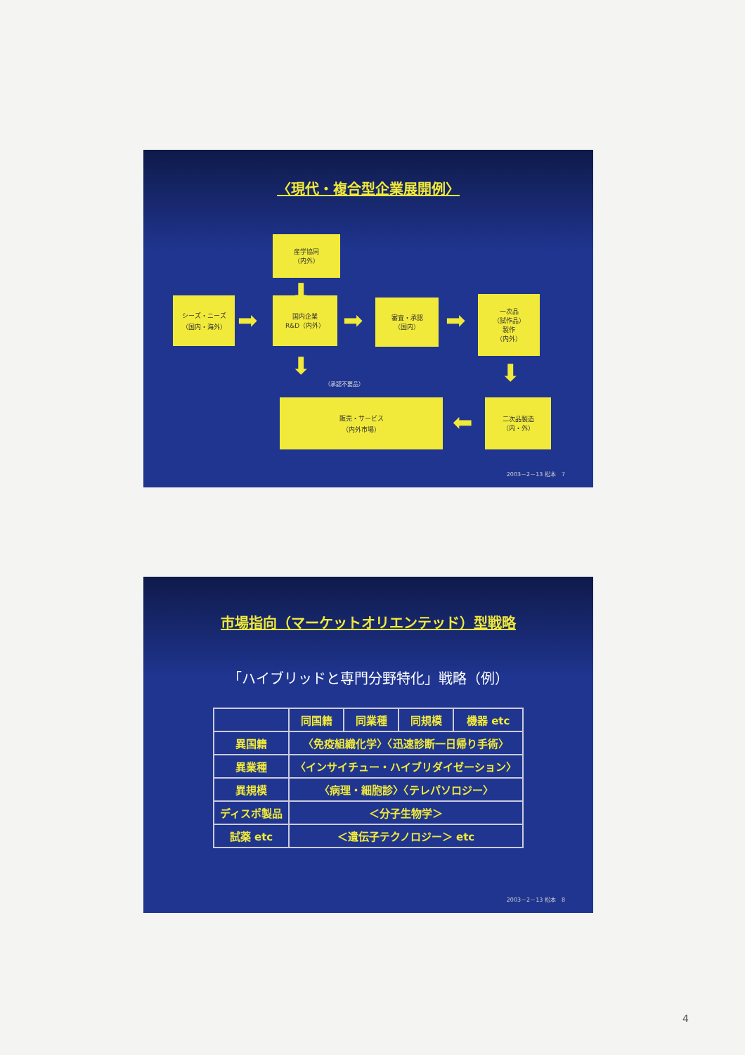〈現代・複合型企業展開例〉
産学協同
（内外）
シーズ・ニーズ
（国内・海外）
国内企業
R&D（内外）
審査・承認
（国内）
一次品
（試作品）
製作
（内外）
販売・サービス
（内外市場）
二次品製造
（内・外）
➡ ➡ ➡
⬅
⬇
⬇ ⬇
（承認不要品）
2003－2－13 松本　7
市場指向（マーケットオリエンテッド）型戦略
「ハイブリッドと専門分野特化」戦略（例）
| | 同国籍 | 同業種 | 同規模 | 機器 etc |
| --- | --- | --- | --- | --- |
| 異国籍 | 〈免疫組織化学〉〈迅速診断一日帰り手術〉 | | | |
| 異業種 | 〈インサイチュー・ハイブリダイゼーション〉 | | | |
| 異規模 | 〈病理・細胞診〉〈テレパソロジー〉 | | | |
| ディスポ製品 | ＜分子生物学＞ | | | |
| 試薬 etc | ＜遺伝子テクノロジー＞ etc | | | |
2003－2－13 松本　8
4